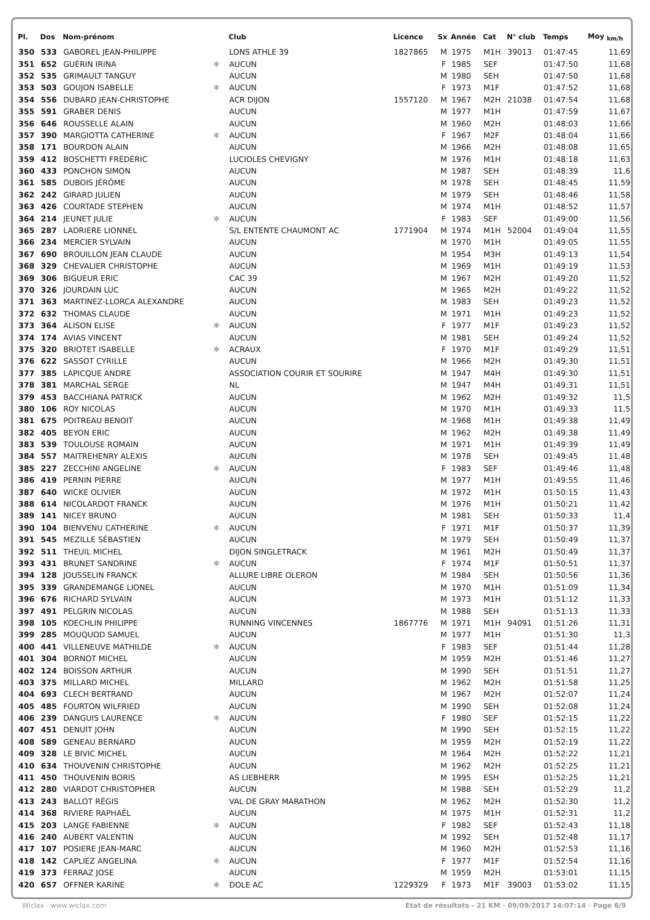| Pl. | Dos | Nom-prénom | | Club | Licence | Sx | Année | Cat | N° club | Temps | Moy <sub>km/h</sub> |
| --- | --- | --- | --- | --- | --- | --- | --- | --- | --- | --- | --- |
| 350 | 533 | GABOREL JEAN-PHILIPPE | | LONS ATHLE 39 | 1827865 | M | 1975 | M1H | 39013 | 01:47:45 | 11,69 |
| 351 | 652 | GUÉRIN IRINA | ✱ | AUCUN | | F | 1985 | SEF | | 01:47:50 | 11,68 |
| 352 | 535 | GRIMAULT TANGUY | | AUCUN | | M | 1980 | SEH | | 01:47:50 | 11,68 |
| 353 | 503 | GOUJON ISABELLE | ✱ | AUCUN | | F | 1973 | M1F | | 01:47:52 | 11,68 |
| 354 | 556 | DUBARD JEAN-CHRISTOPHE | | ACR DIJON | 1557120 | M | 1967 | M2H | 21038 | 01:47:54 | 11,68 |
| 355 | 591 | GRABER DENIS | | AUCUN | | M | 1977 | M1H | | 01:47:59 | 11,67 |
| 356 | 646 | ROUSSELLE ALAIN | | AUCUN | | M | 1960 | M2H | | 01:48:03 | 11,66 |
| 357 | 390 | MARGIOTTA CATHERINE | ✱ | AUCUN | | F | 1967 | M2F | | 01:48:04 | 11,66 |
| 358 | 171 | BOURDON ALAIN | | AUCUN | | M | 1966 | M2H | | 01:48:08 | 11,65 |
| 359 | 412 | BOSCHETTI FRÉDÉRIC | | LUCIOLES CHEVIGNY | | M | 1976 | M1H | | 01:48:18 | 11,63 |
| 360 | 433 | PONCHON SIMON | | AUCUN | | M | 1987 | SEH | | 01:48:39 | 11,6 |
| 361 | 585 | DUBOIS JÉRÔME | | AUCUN | | M | 1978 | SEH | | 01:48:45 | 11,59 |
| 362 | 242 | GIRARD JULIEN | | AUCUN | | M | 1979 | SEH | | 01:48:46 | 11,58 |
| 363 | 426 | COURTADE STEPHEN | | AUCUN | | M | 1974 | M1H | | 01:48:52 | 11,57 |
| 364 | 214 | JEUNET JULIE | ✱ | AUCUN | | F | 1983 | SEF | | 01:49:00 | 11,56 |
| 365 | 287 | LADRIERE LIONNEL | | S/L ENTENTE CHAUMONT AC | 1771904 | M | 1974 | M1H | 52004 | 01:49:04 | 11,55 |
| 366 | 234 | MERCIER SYLVAIN | | AUCUN | | M | 1970 | M1H | | 01:49:05 | 11,55 |
| 367 | 690 | BROUILLON JEAN CLAUDE | | AUCUN | | M | 1954 | M3H | | 01:49:13 | 11,54 |
| 368 | 329 | CHEVALIER CHRISTOPHE | | AUCUN | | M | 1969 | M1H | | 01:49:19 | 11,53 |
| 369 | 306 | BIGUEUR ERIC | | CAC 39 | | M | 1967 | M2H | | 01:49:20 | 11,52 |
| 370 | 326 | JOURDAIN LUC | | AUCUN | | M | 1965 | M2H | | 01:49:22 | 11,52 |
| 371 | 363 | MARTINEZ-LLORCA ALEXANDRE | | AUCUN | | M | 1983 | SEH | | 01:49:23 | 11,52 |
| 372 | 632 | THOMAS CLAUDE | | AUCUN | | M | 1971 | M1H | | 01:49:23 | 11,52 |
| 373 | 364 | ALISON ELISE | ✱ | AUCUN | | F | 1977 | M1F | | 01:49:23 | 11,52 |
| 374 | 174 | AVIAS VINCENT | | AUCUN | | M | 1981 | SEH | | 01:49:24 | 11,52 |
| 375 | 320 | BRIOTET ISABELLE | ✱ | ACRAUX | | F | 1970 | M1F | | 01:49:29 | 11,51 |
| 376 | 622 | SASSOT CYRILLE | | AUCUN | | M | 1966 | M2H | | 01:49:30 | 11,51 |
| 377 | 385 | LAPICQUE ANDRE | | ASSOCIATION COURIR ET SOURIRE | | M | 1947 | M4H | | 01:49:30 | 11,51 |
| 378 | 381 | MARCHAL SERGE | | NL | | M | 1947 | M4H | | 01:49:31 | 11,51 |
| 379 | 453 | BACCHIANA PATRICK | | AUCUN | | M | 1962 | M2H | | 01:49:32 | 11,5 |
| 380 | 106 | ROY NICOLAS | | AUCUN | | M | 1970 | M1H | | 01:49:33 | 11,5 |
| 381 | 675 | POITREAU BENOIT | | AUCUN | | M | 1968 | M1H | | 01:49:38 | 11,49 |
| 382 | 405 | BEYON ERIC | | AUCUN | | M | 1962 | M2H | | 01:49:38 | 11,49 |
| 383 | 539 | TOULOUSE ROMAIN | | AUCUN | | M | 1971 | M1H | | 01:49:39 | 11,49 |
| 384 | 557 | MAITREHENRY ALEXIS | | AUCUN | | M | 1978 | SEH | | 01:49:45 | 11,48 |
| 385 | 227 | ZECCHINI ANGELINE | ✱ | AUCUN | | F | 1983 | SEF | | 01:49:46 | 11,48 |
| 386 | 419 | PERNIN PIERRE | | AUCUN | | M | 1977 | M1H | | 01:49:55 | 11,46 |
| 387 | 640 | WICKE OLIVIER | | AUCUN | | M | 1972 | M1H | | 01:50:15 | 11,43 |
| 388 | 614 | NICOLARDOT FRANCK | | AUCUN | | M | 1976 | M1H | | 01:50:21 | 11,42 |
| 389 | 141 | NICEY BRUNO | | AUCUN | | M | 1981 | SEH | | 01:50:33 | 11,4 |
| 390 | 104 | BIENVENU CATHERINE | ✱ | AUCUN | | F | 1971 | M1F | | 01:50:37 | 11,39 |
| 391 | 545 | MEZILLE SÉBASTIEN | | AUCUN | | M | 1979 | SEH | | 01:50:49 | 11,37 |
| 392 | 511 | THEUIL MICHEL | | DIJON SINGLETRACK | | M | 1961 | M2H | | 01:50:49 | 11,37 |
| 393 | 431 | BRUNET SANDRINE | ✱ | AUCUN | | F | 1974 | M1F | | 01:50:51 | 11,37 |
| 394 | 128 | JOUSSELIN FRANCK | | ALLURE LIBRE OLERON | | M | 1984 | SEH | | 01:50:56 | 11,36 |
| 395 | 339 | GRANDEMANGE LIONEL | | AUCUN | | M | 1970 | M1H | | 01:51:09 | 11,34 |
| 396 | 676 | RICHARD SYLVAIN | | AUCUN | | M | 1973 | M1H | | 01:51:12 | 11,33 |
| 397 | 491 | PELGRIN NICOLAS | | AUCUN | | M | 1988 | SEH | | 01:51:13 | 11,33 |
| 398 | 105 | KOECHLIN PHILIPPE | | RUNNING VINCENNES | 1867776 | M | 1971 | M1H | 94091 | 01:51:26 | 11,31 |
| 399 | 285 | MOUQUOD SAMUEL | | AUCUN | | M | 1977 | M1H | | 01:51:30 | 11,3 |
| 400 | 441 | VILLENEUVE MATHILDE | ✱ | AUCUN | | F | 1983 | SEF | | 01:51:44 | 11,28 |
| 401 | 304 | BORNOT MICHEL | | AUCUN | | M | 1959 | M2H | | 01:51:46 | 11,27 |
| 402 | 124 | BOISSON ARTHUR | | AUCUN | | M | 1990 | SEH | | 01:51:51 | 11,27 |
| 403 | 375 | MILLARD MICHEL | | MILLARD | | M | 1962 | M2H | | 01:51:58 | 11,25 |
| 404 | 693 | CLECH BERTRAND | | AUCUN | | M | 1967 | M2H | | 01:52:07 | 11,24 |
| 405 | 485 | FOURTON WILFRIED | | AUCUN | | M | 1990 | SEH | | 01:52:08 | 11,24 |
| 406 | 239 | DANGUIS LAURENCE | ✱ | AUCUN | | F | 1980 | SEF | | 01:52:15 | 11,22 |
| 407 | 451 | DENUIT JOHN | | AUCUN | | M | 1990 | SEH | | 01:52:15 | 11,22 |
| 408 | 589 | GENEAU BERNARD | | AUCUN | | M | 1959 | M2H | | 01:52:19 | 11,22 |
| 409 | 328 | LE BIVIC MICHEL | | AUCUN | | M | 1964 | M2H | | 01:52:22 | 11,21 |
| 410 | 634 | THOUVENIN CHRISTOPHE | | AUCUN | | M | 1962 | M2H | | 01:52:25 | 11,21 |
| 411 | 450 | THOUVENIN BORIS | | AS LIEBHERR | | M | 1995 | ESH | | 01:52:25 | 11,21 |
| 412 | 280 | VIARDOT CHRISTOPHER | | AUCUN | | M | 1988 | SEH | | 01:52:29 | 11,2 |
| 413 | 243 | BALLOT RÉGIS | | VAL DE GRAY MARATHON | | M | 1962 | M2H | | 01:52:30 | 11,2 |
| 414 | 368 | RIVIERE RAPHAËL | | AUCUN | | M | 1975 | M1H | | 01:52:31 | 11,2 |
| 415 | 203 | LANGE FABIENNE | ✱ | AUCUN | | F | 1982 | SEF | | 01:52:43 | 11,18 |
| 416 | 240 | AUBERT VALENTIN | | AUCUN | | M | 1992 | SEH | | 01:52:48 | 11,17 |
| 417 | 107 | POSIERE JEAN-MARC | | AUCUN | | M | 1960 | M2H | | 01:52:53 | 11,16 |
| 418 | 142 | CAPLIEZ ANGELINA | ✱ | AUCUN | | F | 1977 | M1F | | 01:52:54 | 11,16 |
| 419 | 373 | FERRAZ JOSE | | AUCUN | | M | 1959 | M2H | | 01:53:01 | 11,15 |
| 420 | 657 | OFFNER KARINE | ✱ | DOLE AC | 1229329 | F | 1973 | M1F | 39003 | 01:53:02 | 11,15 |
Wiclax · www.wiclax.com Etat de résultats - 21 KM · 09/09/2017 14:07:14 · Page 6/9